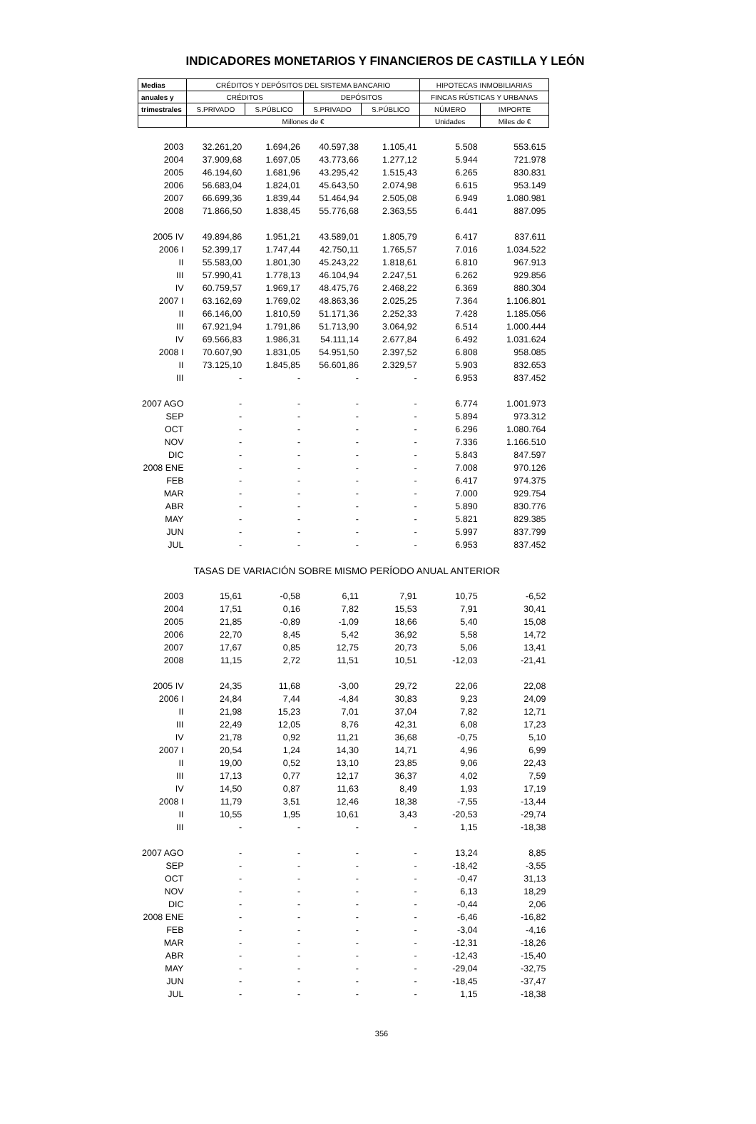INDICADORES MONETARIOS Y FINANCIEROS DE CASTILLA Y LEÓN
| Medias | CRÉDITOS Y DEPÓSITOS DEL SISTEMA BANCARIO | | | | HIPOTECAS INMOBILIARIAS | |
| --- | --- | --- | --- | --- | --- | --- |
| anuales y | CRÉDITOS | | DEPÓSITOS | | FINCAS RÚSTICAS Y URBANAS | |
| trimestrales | S.PRIVADO | S.PÚBLICO | S.PRIVADO | S.PÚBLICO | NÚMERO | IMPORTE |
| | Millones de € | | | | Unidades | Miles de € |
| 2003 | 32.261,20 | 1.694,26 | 40.597,38 | 1.105,41 | 5.508 | 553.615 |
| 2004 | 37.909,68 | 1.697,05 | 43.773,66 | 1.277,12 | 5.944 | 721.978 |
| 2005 | 46.194,60 | 1.681,96 | 43.295,42 | 1.515,43 | 6.265 | 830.831 |
| 2006 | 56.683,04 | 1.824,01 | 45.643,50 | 2.074,98 | 6.615 | 953.149 |
| 2007 | 66.699,36 | 1.839,44 | 51.464,94 | 2.505,08 | 6.949 | 1.080.981 |
| 2008 | 71.866,50 | 1.838,45 | 55.776,68 | 2.363,55 | 6.441 | 887.095 |
| 2005 IV | 49.894,86 | 1.951,21 | 43.589,01 | 1.805,79 | 6.417 | 837.611 |
| 2006 I | 52.399,17 | 1.747,44 | 42.750,11 | 1.765,57 | 7.016 | 1.034.522 |
| II | 55.583,00 | 1.801,30 | 45.243,22 | 1.818,61 | 6.810 | 967.913 |
| III | 57.990,41 | 1.778,13 | 46.104,94 | 2.247,51 | 6.262 | 929.856 |
| IV | 60.759,57 | 1.969,17 | 48.475,76 | 2.468,22 | 6.369 | 880.304 |
| 2007 I | 63.162,69 | 1.769,02 | 48.863,36 | 2.025,25 | 7.364 | 1.106.801 |
| II | 66.146,00 | 1.810,59 | 51.171,36 | 2.252,33 | 7.428 | 1.185.056 |
| III | 67.921,94 | 1.791,86 | 51.713,90 | 3.064,92 | 6.514 | 1.000.444 |
| IV | 69.566,83 | 1.986,31 | 54.111,14 | 2.677,84 | 6.492 | 1.031.624 |
| 2008 I | 70.607,90 | 1.831,05 | 54.951,50 | 2.397,52 | 6.808 | 958.085 |
| II | 73.125,10 | 1.845,85 | 56.601,86 | 2.329,57 | 5.903 | 832.653 |
| III | - | - | - | - | 6.953 | 837.452 |
| 2007 AGO | - | - | - | - | 6.774 | 1.001.973 |
| SEP | - | - | - | - | 5.894 | 973.312 |
| OCT | - | - | - | - | 6.296 | 1.080.764 |
| NOV | - | - | - | - | 7.336 | 1.166.510 |
| DIC | - | - | - | - | 5.843 | 847.597 |
| 2008 ENE | - | - | - | - | 7.008 | 970.126 |
| FEB | - | - | - | - | 6.417 | 974.375 |
| MAR | - | - | - | - | 7.000 | 929.754 |
| ABR | - | - | - | - | 5.890 | 830.776 |
| MAY | - | - | - | - | 5.821 | 829.385 |
| JUN | - | - | - | - | 5.997 | 837.799 |
| JUL | - | - | - | - | 6.953 | 837.452 |
| | TASAS DE VARIACIÓN SOBRE MISMO PERÍODO ANUAL ANTERIOR | | | | | |
| 2003 | 15,61 | -0,58 | 6,11 | 7,91 | 10,75 | -6,52 |
| 2004 | 17,51 | 0,16 | 7,82 | 15,53 | 7,91 | 30,41 |
| 2005 | 21,85 | -0,89 | -1,09 | 18,66 | 5,40 | 15,08 |
| 2006 | 22,70 | 8,45 | 5,42 | 36,92 | 5,58 | 14,72 |
| 2007 | 17,67 | 0,85 | 12,75 | 20,73 | 5,06 | 13,41 |
| 2008 | 11,15 | 2,72 | 11,51 | 10,51 | -12,03 | -21,41 |
| 2005 IV | 24,35 | 11,68 | -3,00 | 29,72 | 22,06 | 22,08 |
| 2006 I | 24,84 | 7,44 | -4,84 | 30,83 | 9,23 | 24,09 |
| II | 21,98 | 15,23 | 7,01 | 37,04 | 7,82 | 12,71 |
| III | 22,49 | 12,05 | 8,76 | 42,31 | 6,08 | 17,23 |
| IV | 21,78 | 0,92 | 11,21 | 36,68 | -0,75 | 5,10 |
| 2007 I | 20,54 | 1,24 | 14,30 | 14,71 | 4,96 | 6,99 |
| II | 19,00 | 0,52 | 13,10 | 23,85 | 9,06 | 22,43 |
| III | 17,13 | 0,77 | 12,17 | 36,37 | 4,02 | 7,59 |
| IV | 14,50 | 0,87 | 11,63 | 8,49 | 1,93 | 17,19 |
| 2008 I | 11,79 | 3,51 | 12,46 | 18,38 | -7,55 | -13,44 |
| II | 10,55 | 1,95 | 10,61 | 3,43 | -20,53 | -29,74 |
| III | - | - | - | - | 1,15 | -18,38 |
| 2007 AGO | - | - | - | - | 13,24 | 8,85 |
| SEP | - | - | - | - | -18,42 | -3,55 |
| OCT | - | - | - | - | -0,47 | 31,13 |
| NOV | - | - | - | - | 6,13 | 18,29 |
| DIC | - | - | - | - | -0,44 | 2,06 |
| 2008 ENE | - | - | - | - | -6,46 | -16,82 |
| FEB | - | - | - | - | -3,04 | -4,16 |
| MAR | - | - | - | - | -12,31 | -18,26 |
| ABR | - | - | - | - | -12,43 | -15,40 |
| MAY | - | - | - | - | -29,04 | -32,75 |
| JUN | - | - | - | - | -18,45 | -37,47 |
| JUL | - | - | - | - | 1,15 | -18,38 |
356